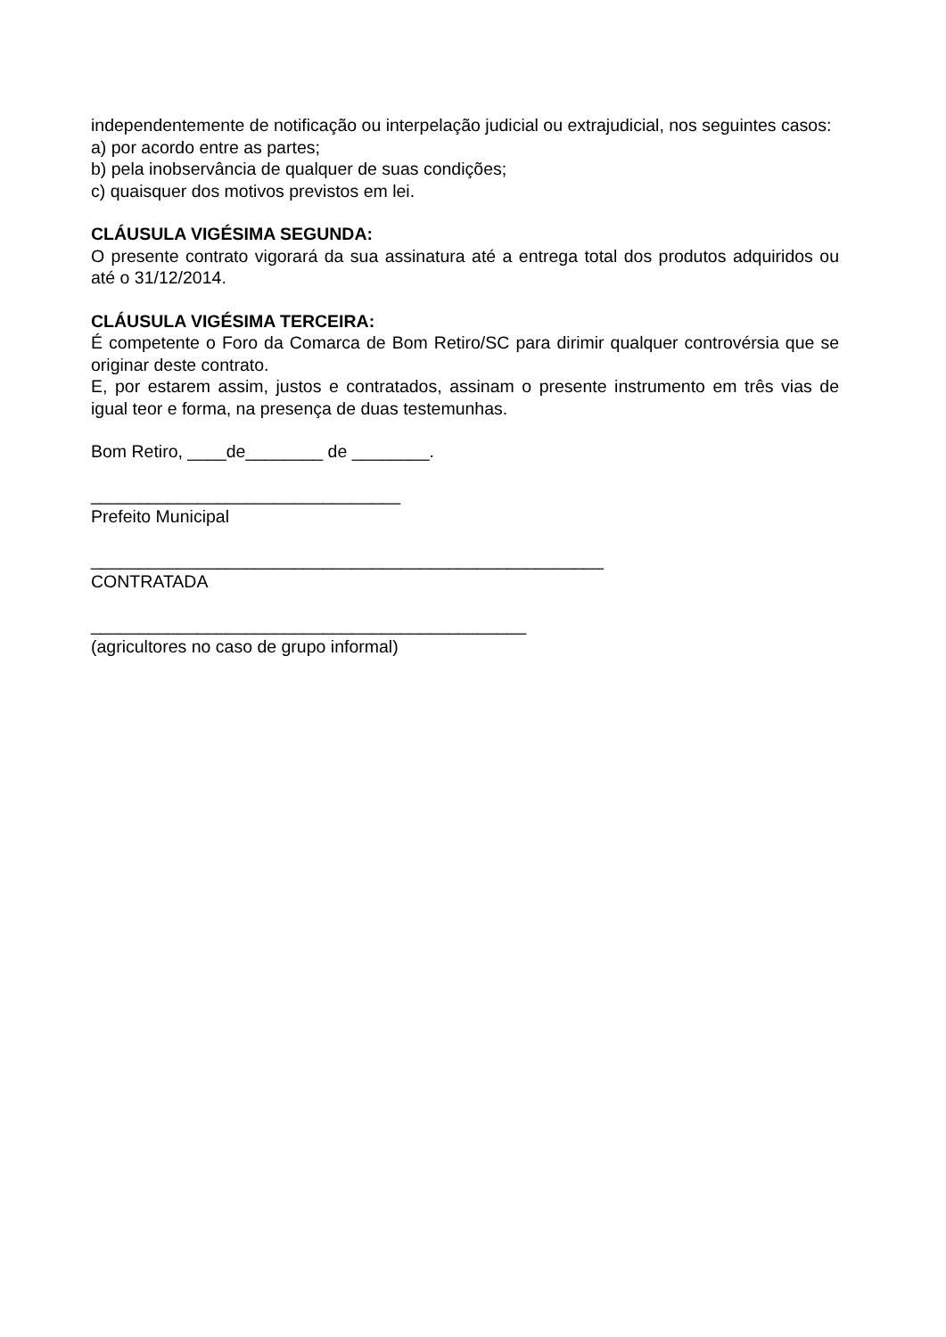independentemente de notificação ou interpelação judicial ou extrajudicial, nos seguintes casos:
a) por acordo entre as partes;
b) pela inobservância de qualquer de suas condições;
c) quaisquer dos motivos previstos em lei.
CLÁUSULA VIGÉSIMA SEGUNDA:
O presente contrato vigorará da sua assinatura até a entrega total dos produtos adquiridos ou até o 31/12/2014.
CLÁUSULA VIGÉSIMA TERCEIRA:
É competente o Foro da Comarca de Bom Retiro/SC para dirimir qualquer controvérsia que se originar deste contrato.
E, por estarem assim, justos e contratados, assinam o presente instrumento em três vias de igual teor e forma, na presença de duas testemunhas.
Bom Retiro, ____de________ de ________.
________________________________
Prefeito Municipal
_____________________________________________________
CONTRATADA
_____________________________________________
(agricultores no caso de grupo informal)